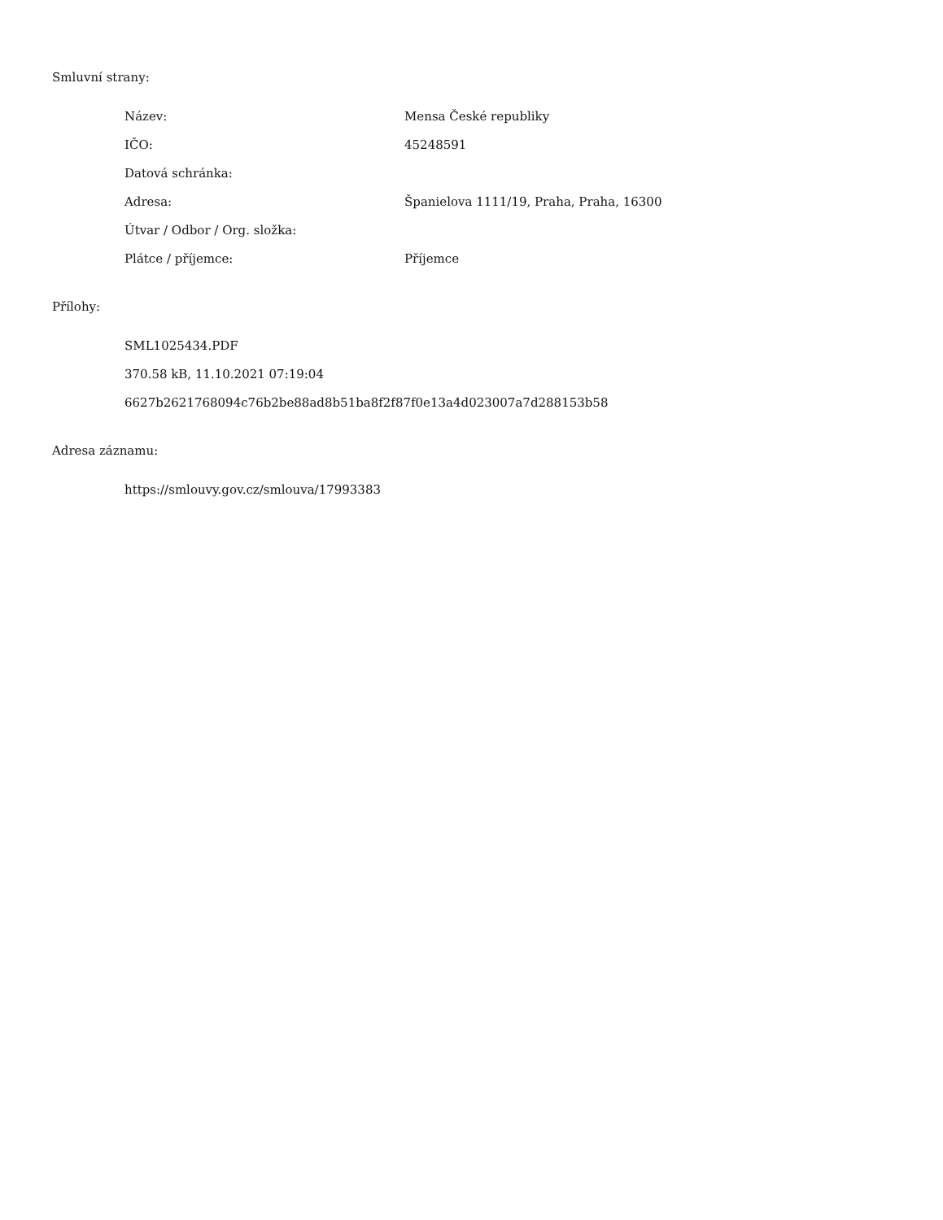Smluvní strany:
| Název: | Mensa České republiky |
| IČO: | 45248591 |
| Datová schránka: | |
| Adresa: | Španielova 1111/19, Praha, Praha, 16300 |
| Útvar / Odbor / Org. složka: | |
| Plátce / příjemce: | Příjemce |
Přílohy:
SML1025434.PDF
370.58 kB, 11.10.2021 07:19:04
6627b2621768094c76b2be88ad8b51ba8f2f87f0e13a4d023007a7d288153b58
Adresa záznamu:
https://smlouvy.gov.cz/smlouva/17993383